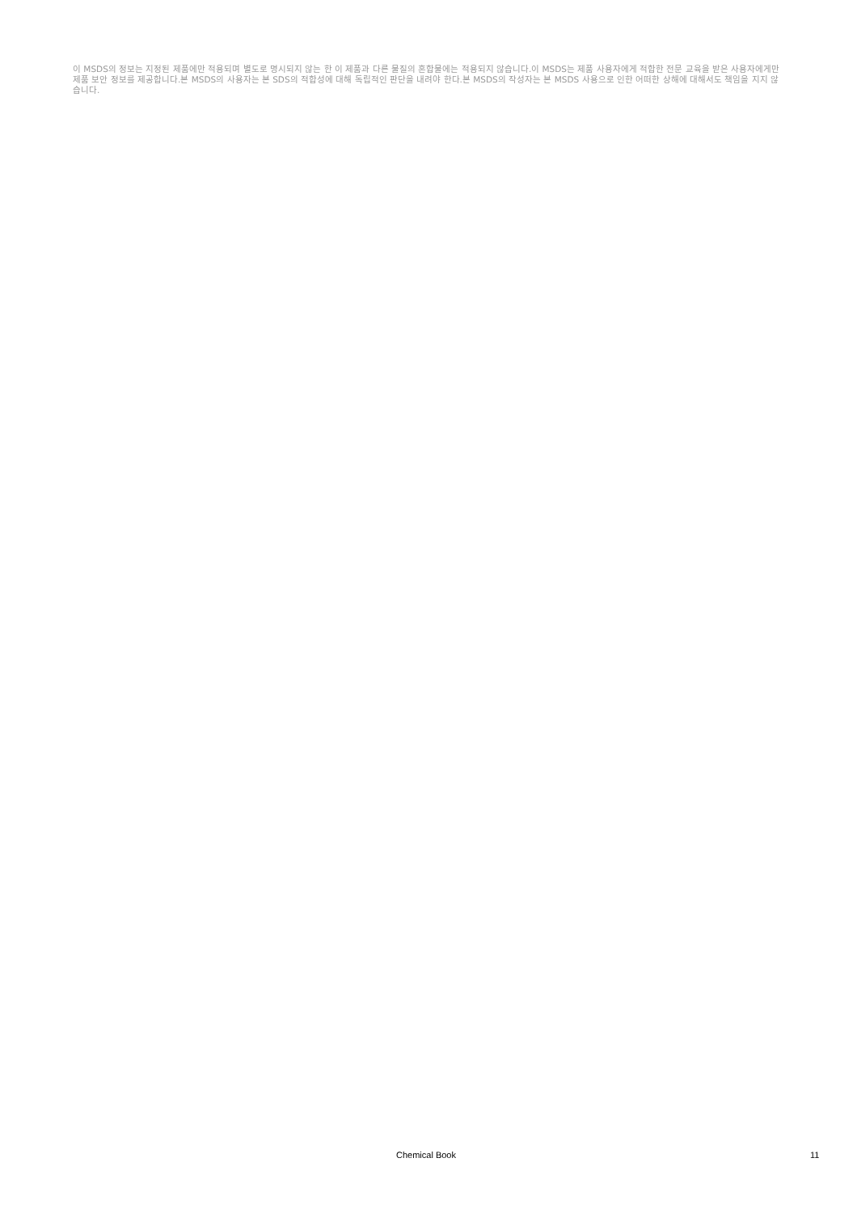이 MSDS의 정보는 지정된 제품에만 적용되며 별도로 명시되지 않는 한 이 제품과 다른 물질의 혼합물에는 적용되지 않습니다.이 MSDS는 제품 사용자에게 적합한 전문 교육을 받은 사용자에게만 제품 보안 정보를 제공합니다.본 MSDS의 사용자는 본 SDS의 적합성에 대해 독립적인 판단을 내려야 한다.본 MSDS의 작성자는 본 MSDS 사용으로 인한 어떠한 상해에 대해서도 책임을 지지 않습니다.
Chemical Book 11